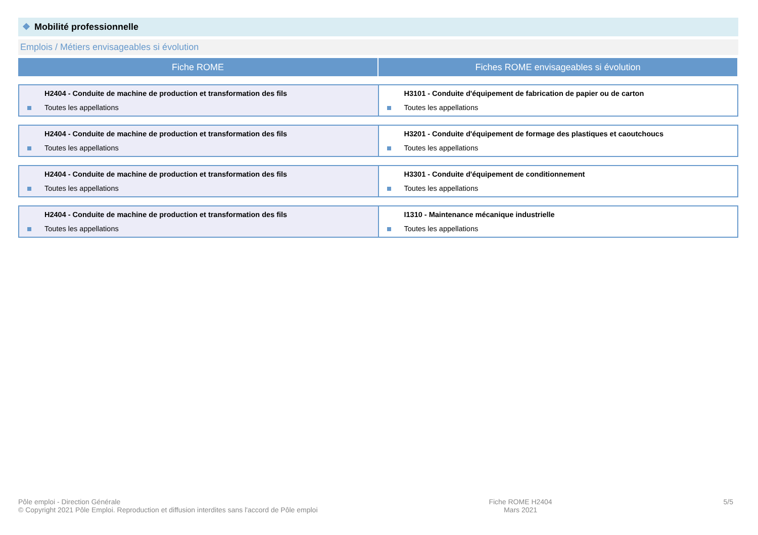❖ Mobilité professionnelle
Emplois / Métiers envisageables si évolution
| Fiche ROME | Fiches ROME envisageables si évolution |
| --- | --- |
| H2404 - Conduite de machine de production et transformation des fils Toutes les appellations | H3101 - Conduite d'équipement de fabrication de papier ou de carton Toutes les appellations |
| H2404 - Conduite de machine de production et transformation des fils Toutes les appellations | H3201 - Conduite d'équipement de formage des plastiques et caoutchoucs Toutes les appellations |
| H2404 - Conduite de machine de production et transformation des fils Toutes les appellations | H3301 - Conduite d'équipement de conditionnement Toutes les appellations |
| H2404 - Conduite de machine de production et transformation des fils Toutes les appellations | I1310 - Maintenance mécanique industrielle Toutes les appellations |
Pôle emploi - Direction Générale
© Copyright 2021 Pôle Emploi. Reproduction et diffusion interdites sans l'accord de Pôle emploi
Fiche ROME H2404
Mars 2021
5/5